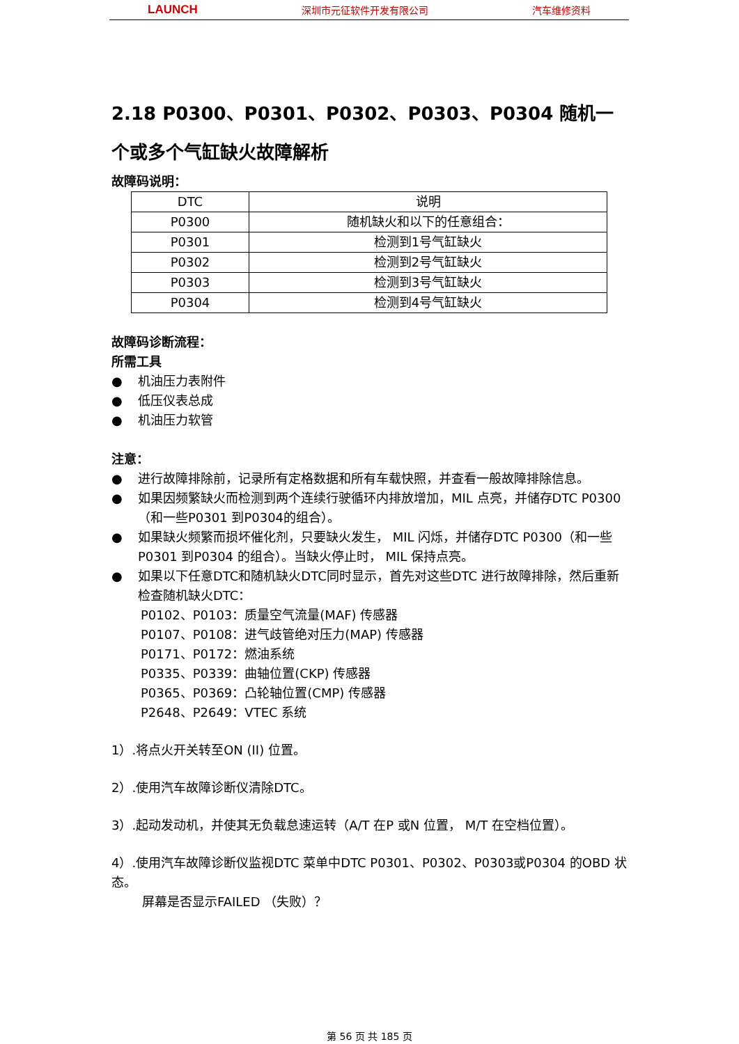LAUNCH 深圳市元征软件开发有限公司 汽车维修资料
2.18 P0300、P0301、P0302、P0303、P0304 随机一个或多个气缸缺火故障解析
故障码说明：
| DTC | 说明 |
| P0300 | 随机缺火和以下的任意组合： |
| P0301 | 检测到1号气缸缺火 |
| P0302 | 检测到2号气缸缺火 |
| P0303 | 检测到3号气缸缺火 |
| P0304 | 检测到4号气缸缺火 |
故障码诊断流程：
所需工具
机油压力表附件
低压仪表总成
机油压力软管
注意：
进行故障排除前，记录所有定格数据和所有车载快照，并查看一般故障排除信息。
如果因频繁缺火而检测到两个连续行驶循环内排放增加，MIL 点亮，并储存DTC P0300 （和一些P0301 到P0304的组合）。
如果缺火频繁而损坏催化剂，只要缺火发生， MIL 闪烁，并储存DTC P0300（和一些P0301 到P0304 的组合）。当缺火停止时， MIL 保持点亮。
如果以下任意DTC和随机缺火DTC同时显示，首先对这些DTC 进行故障排除，然后重新检查随机缺火DTC：
P0102、P0103：质量空气流量(MAF) 传感器
P0107、P0108：进气歧管绝对压力(MAP) 传感器
P0171、P0172：燃油系统
P0335、P0339：曲轴位置(CKP) 传感器
P0365、P0369：凸轮轴位置(CMP) 传感器
P2648、P2649：VTEC 系统
1）.将点火开关转至ON (II) 位置。
2）.使用汽车故障诊断仪清除DTC。
3）.起动发动机，并使其无负载怠速运转（A/T 在P 或N 位置， M/T 在空档位置）。
4）.使用汽车故障诊断仪监视DTC 菜单中DTC P0301、P0302、P0303或P0304 的OBD 状态。
屏幕是否显示FAILED （失败）？
第 56 页 共 185 页